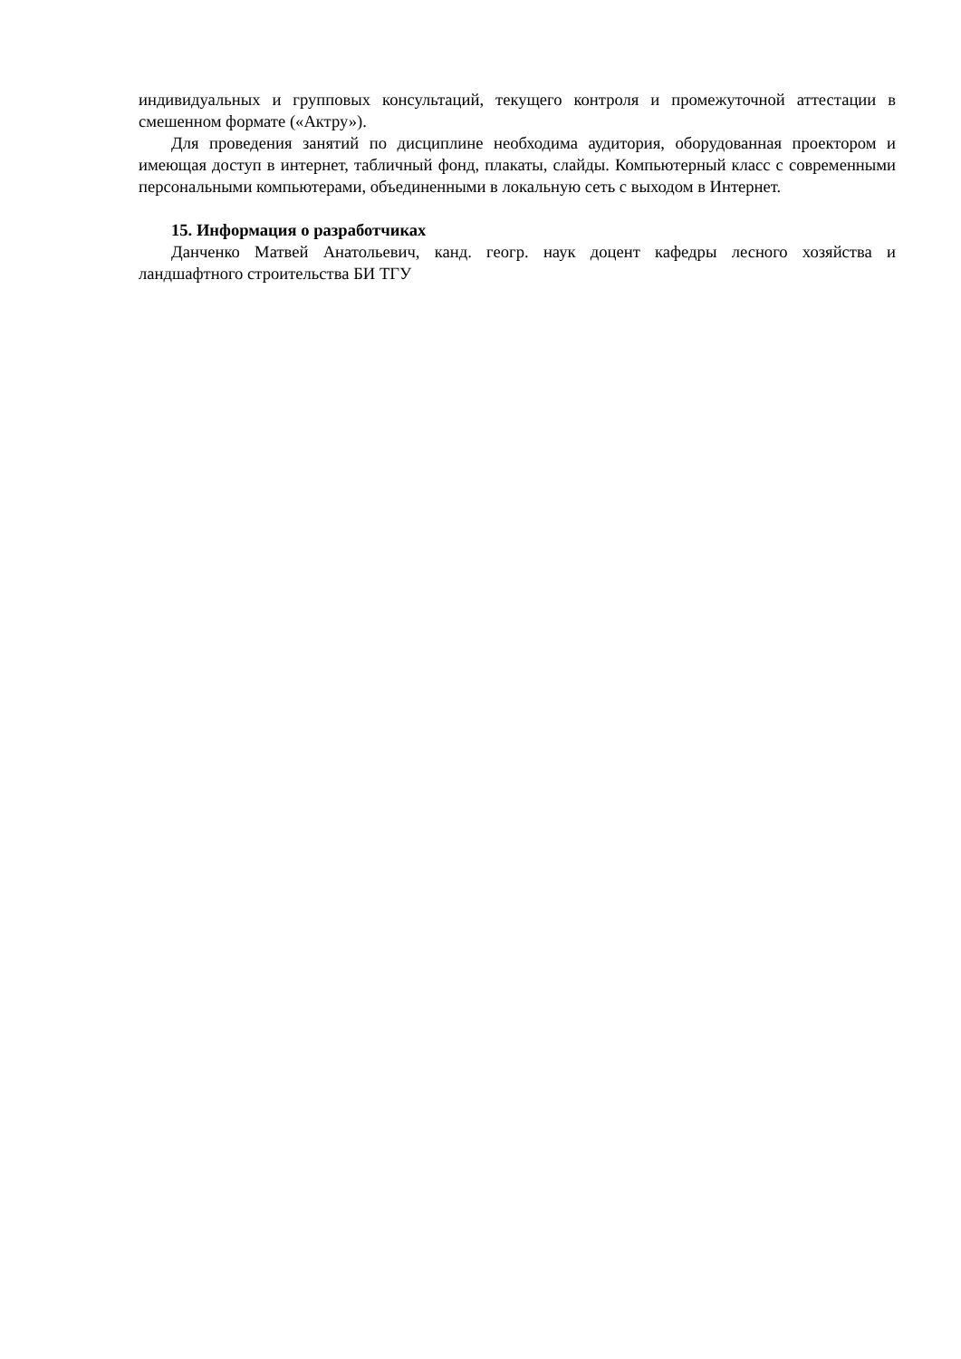индивидуальных и групповых консультаций, текущего контроля и промежуточной аттестации в смешенном формате («Актру»).
Для проведения занятий по дисциплине необходима аудитория, оборудованная проектором и имеющая доступ в интернет, табличный фонд, плакаты, слайды. Компьютерный класс с современными персональными компьютерами, объединенными в локальную сеть с выходом в Интернет.
15. Информация о разработчиках
Данченко Матвей Анатольевич, канд. геогр. наук доцент кафедры лесного хозяйства и ландшафтного строительства БИ ТГУ